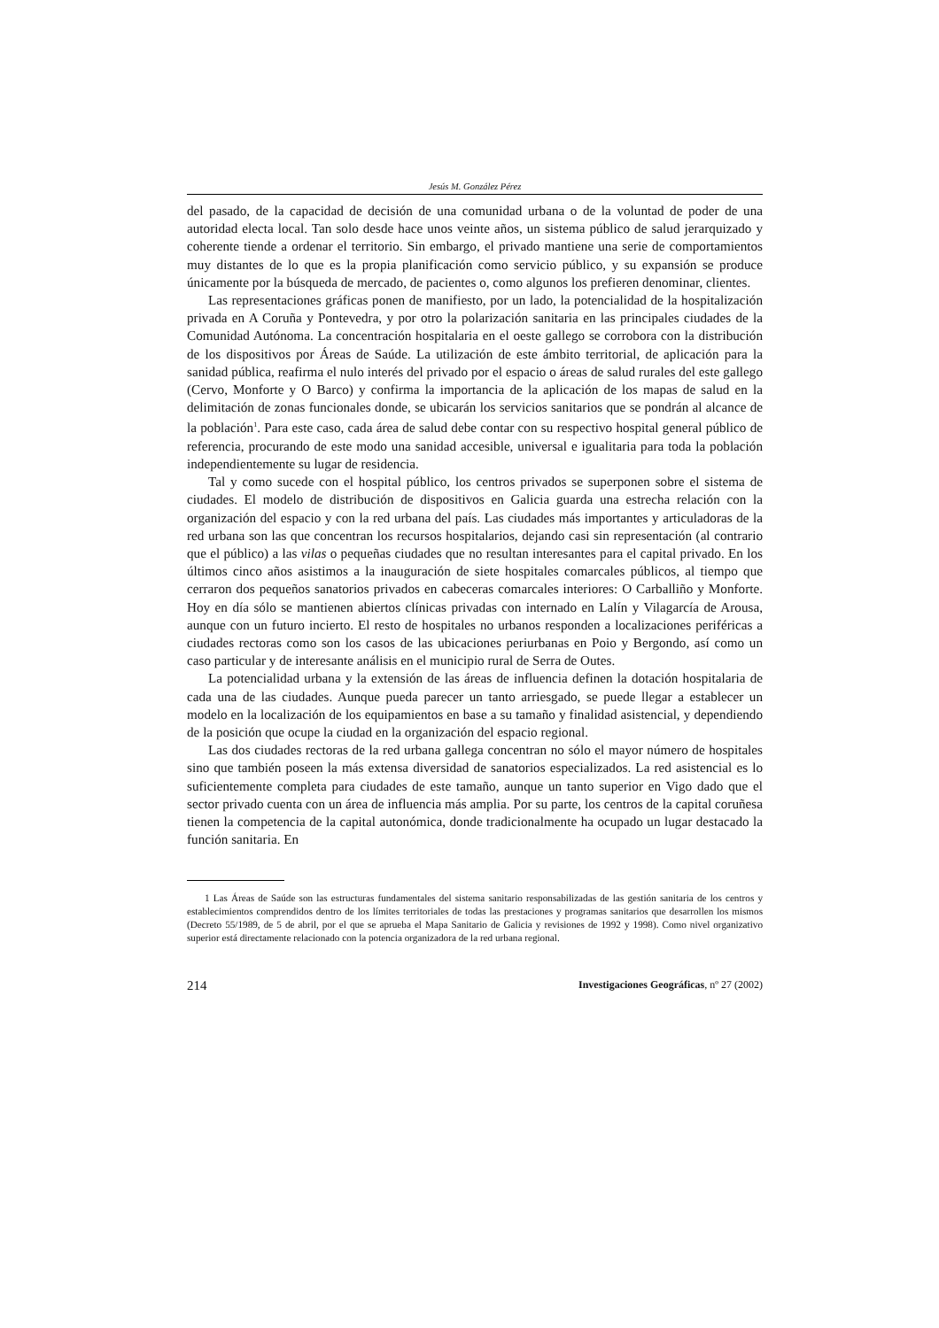Jesús M. González Pérez
del pasado, de la capacidad de decisión de una comunidad urbana o de la voluntad de poder de una autoridad electa local. Tan solo desde hace unos veinte años, un sistema público de salud jerarquizado y coherente tiende a ordenar el territorio. Sin embargo, el privado mantiene una serie de comportamientos muy distantes de lo que es la propia planificación como servicio público, y su expansión se produce únicamente por la búsqueda de mercado, de pacientes o, como algunos los prefieren denominar, clientes.
Las representaciones gráficas ponen de manifiesto, por un lado, la potencialidad de la hospitalización privada en A Coruña y Pontevedra, y por otro la polarización sanitaria en las principales ciudades de la Comunidad Autónoma. La concentración hospitalaria en el oeste gallego se corrobora con la distribución de los dispositivos por Áreas de Saúde. La utilización de este ámbito territorial, de aplicación para la sanidad pública, reafirma el nulo interés del privado por el espacio o áreas de salud rurales del este gallego (Cervo, Monforte y O Barco) y confirma la importancia de la aplicación de los mapas de salud en la delimitación de zonas funcionales donde, se ubicarán los servicios sanitarios que se pondrán al alcance de la población<sup>1</sup>. Para este caso, cada área de salud debe contar con su respectivo hospital general público de referencia, procurando de este modo una sanidad accesible, universal e igualitaria para toda la población independientemente su lugar de residencia.
Tal y como sucede con el hospital público, los centros privados se superponen sobre el sistema de ciudades. El modelo de distribución de dispositivos en Galicia guarda una estrecha relación con la organización del espacio y con la red urbana del país. Las ciudades más importantes y articuladoras de la red urbana son las que concentran los recursos hospitalarios, dejando casi sin representación (al contrario que el público) a las vilas o pequeñas ciudades que no resultan interesantes para el capital privado. En los últimos cinco años asistimos a la inauguración de siete hospitales comarcales públicos, al tiempo que cerraron dos pequeños sanatorios privados en cabeceras comarcales interiores: O Carballiño y Monforte. Hoy en día sólo se mantienen abiertos clínicas privadas con internado en Lalín y Vilagarcía de Arousa, aunque con un futuro incierto. El resto de hospitales no urbanos responden a localizaciones periféricas a ciudades rectoras como son los casos de las ubicaciones periurbanas en Poio y Bergondo, así como un caso particular y de interesante análisis en el municipio rural de Serra de Outes.
La potencialidad urbana y la extensión de las áreas de influencia definen la dotación hospitalaria de cada una de las ciudades. Aunque pueda parecer un tanto arriesgado, se puede llegar a establecer un modelo en la localización de los equipamientos en base a su tamaño y finalidad asistencial, y dependiendo de la posición que ocupe la ciudad en la organización del espacio regional.
Las dos ciudades rectoras de la red urbana gallega concentran no sólo el mayor número de hospitales sino que también poseen la más extensa diversidad de sanatorios especializados. La red asistencial es lo suficientemente completa para ciudades de este tamaño, aunque un tanto superior en Vigo dado que el sector privado cuenta con un área de influencia más amplia. Por su parte, los centros de la capital coruñesa tienen la competencia de la capital autonómica, donde tradicionalmente ha ocupado un lugar destacado la función sanitaria. En
1 Las Áreas de Saúde son las estructuras fundamentales del sistema sanitario responsabilizadas de las gestión sanitaria de los centros y establecimientos comprendidos dentro de los límites territoriales de todas las prestaciones y programas sanitarios que desarrollen los mismos (Decreto 55/1989, de 5 de abril, por el que se aprueba el Mapa Sanitario de Galicia y revisiones de 1992 y 1998). Como nivel organizativo superior está directamente relacionado con la potencia organizadora de la red urbana regional.
214 Investigaciones Geográficas, nº 27 (2002)